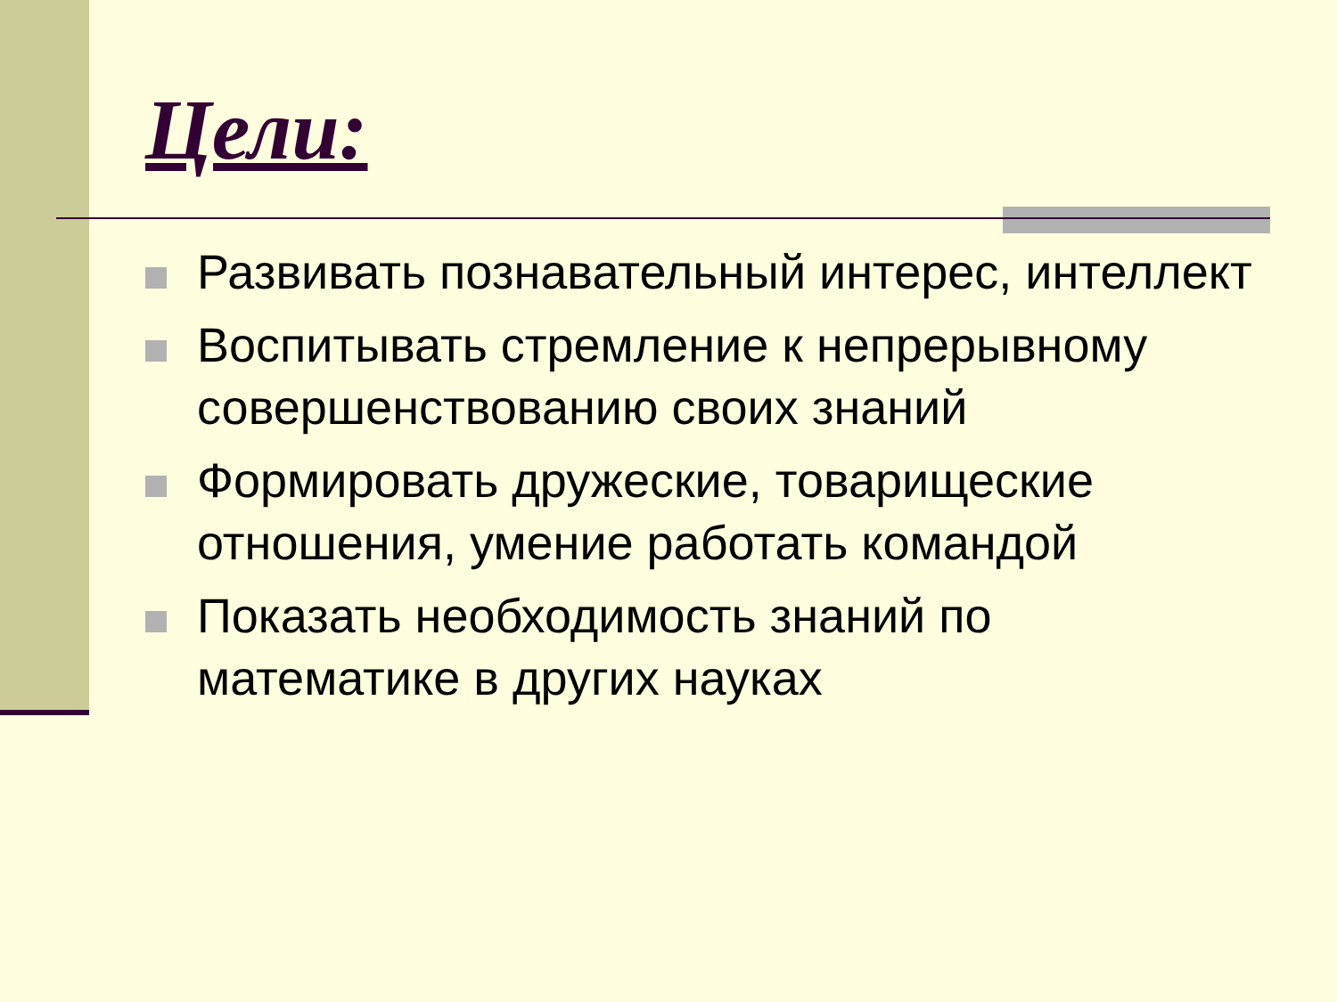Цели:
Развивать познавательный интерес, интеллект
Воспитывать стремление к непрерывному совершенствованию своих знаний
Формировать дружеские, товарищеские отношения, умение работать командой
Показать необходимость знаний по математике в других науках